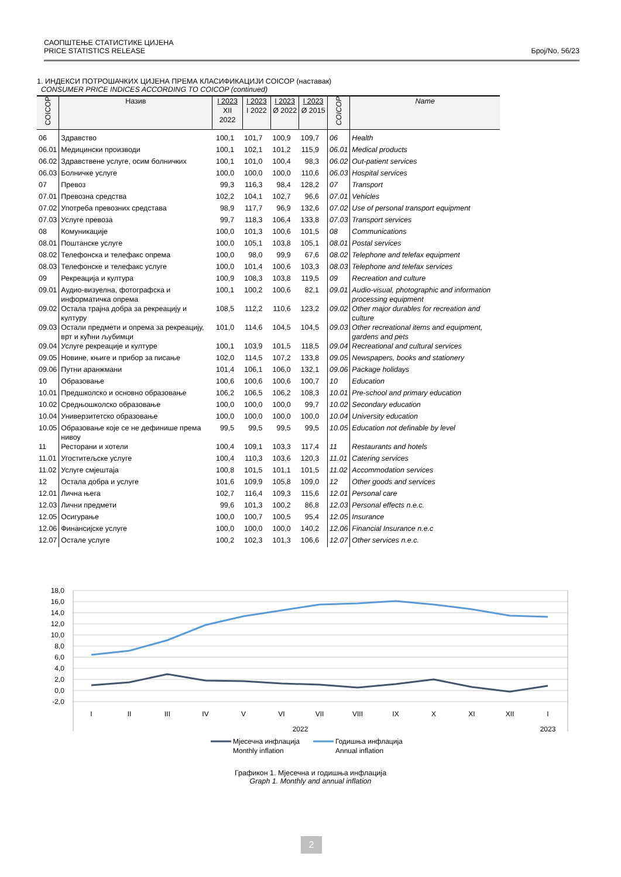САОПШТЕЊЕ СТАТИСТИКЕ ЦИЈЕНА
PRICE STATISTICS RELEASE
Број/No. 56/23
1. ИНДЕКСИ ПОТРОШАЧКИХ ЦИЈЕНА ПРЕМА КЛАСИФИКАЦИЈИ COICOP (наставак)
CONSUMER PRICE INDICES ACCORDING TO COICOP (continued)
| COICOP | Назив | I 2023 XII 2022 | I 2023 I 2022 | I 2023 Ø 2022 | I 2023 Ø 2015 | COICOP | Name |
| --- | --- | --- | --- | --- | --- | --- | --- |
| 06 | Здравство | 100,1 | 101,7 | 100,9 | 109,7 | 06 | Health |
| 06.01 | Медицински производи | 100,1 | 102,1 | 101,2 | 115,9 | 06.01 | Medical products |
| 06.02 | Здравствене услуге, осим болничких | 100,1 | 101,0 | 100,4 | 98,3 | 06.02 | Out-patient services |
| 06.03 | Болничке услуге | 100,0 | 100,0 | 100,0 | 110,6 | 06.03 | Hospital services |
| 07 | Превоз | 99,3 | 116,3 | 98,4 | 128,2 | 07 | Transport |
| 07.01 | Превозна средства | 102,2 | 104,1 | 102,7 | 96,6 | 07.01 | Vehicles |
| 07.02 | Употреба превозних средстава | 98,9 | 117,7 | 96,9 | 132,6 | 07.02 | Use of personal transport equipment |
| 07.03 | Услуге превоза | 99,7 | 118,3 | 106,4 | 133,8 | 07.03 | Transport services |
| 08 | Комуникације | 100,0 | 101,3 | 100,6 | 101,5 | 08 | Communications |
| 08.01 | Поштанске услуге | 100,0 | 105,1 | 103,8 | 105,1 | 08.01 | Postal services |
| 08.02 | Телефонска и телефакс опрема | 100,0 | 98,0 | 99,9 | 67,6 | 08.02 | Telephone and telefax equipment |
| 08.03 | Телефонске и телефакс услуге | 100,0 | 101,4 | 100,6 | 103,3 | 08.03 | Telephone and telefax services |
| 09 | Рекреација и култура | 100,9 | 108,3 | 103,8 | 119,5 | 09 | Recreation and culture |
| 09.01 | Аудио-визуелна, фотографска и информатичка опрема | 100,1 | 100,2 | 100,6 | 82,1 | 09.01 | Audio-visual, photographic and information processing equipment |
| 09.02 | Остала трајна добра за рекреацију и културу | 108,5 | 112,2 | 110,6 | 123,2 | 09.02 | Other major durables for recreation and culture |
| 09.03 | Остали предмети и опрема за рекреацију, врт и кућни љубимци | 101,0 | 114,6 | 104,5 | 104,5 | 09.03 | Other recreational items and equipment, gardens and pets |
| 09.04 | Услуге рекреације и културе | 100,1 | 103,9 | 101,5 | 118,5 | 09.04 | Recreational and cultural services |
| 09.05 | Новине, књиге и прибор за писање | 102,0 | 114,5 | 107,2 | 133,8 | 09.05 | Newspapers, books and stationery |
| 09.06 | Путни аранжмани | 101,4 | 106,1 | 106,0 | 132,1 | 09.06 | Package holidays |
| 10 | Образовање | 100,6 | 100,6 | 100,6 | 100,7 | 10 | Education |
| 10.01 | Предшколско и основно образовање | 106,2 | 106,5 | 106,2 | 108,3 | 10.01 | Pre-school and primary education |
| 10.02 | Средњошколско образовање | 100,0 | 100,0 | 100,0 | 99,7 | 10.02 | Secondary education |
| 10.04 | Универзитетско образовање | 100,0 | 100,0 | 100,0 | 100,0 | 10.04 | University education |
| 10.05 | Образовање које се не дефинише према нивоу | 99,5 | 99,5 | 99,5 | 99,5 | 10.05 | Education not definable by level |
| 11 | Ресторани и хотели | 100,4 | 109,1 | 103,3 | 117,4 | 11 | Restaurants and hotels |
| 11.01 | Угоститељске услуге | 100,4 | 110,3 | 103,6 | 120,3 | 11.01 | Catering services |
| 11.02 | Услуге смјештаја | 100,8 | 101,5 | 101,1 | 101,5 | 11.02 | Accommodation services |
| 12 | Остала добра и услуге | 101,6 | 109,9 | 105,8 | 109,0 | 12 | Other goods and services |
| 12.01 | Лична њега | 102,7 | 116,4 | 109,3 | 115,6 | 12.01 | Personal care |
| 12.03 | Лични предмети | 99,6 | 101,3 | 100,2 | 86,8 | 12.03 | Personal effects n.e.c. |
| 12.05 | Осигурање | 100,0 | 100,7 | 100,5 | 95,4 | 12.05 | Insurance |
| 12.06 | Финансијске услуге | 100,0 | 100,0 | 100,0 | 140,2 | 12.06 | Financial Insurance n.e.c |
| 12.07 | Остале услуге | 100,2 | 102,3 | 101,3 | 106,6 | 12.07 | Other services n.e.c. |
18,0
16,0
14,0
12,0
10,0
8,0
6,0
4,0
2,0
0,0
-2,0
I
II
III
IV
V
VI
VII
VIII
IX
X
XI
XII
I
2022
2023
Мјесечна инфлација
Monthly inflation
Годишња инфлација
Annual inflation
Графикон 1. Мјесечна и годишња инфлација
Graph 1. Monthly and annual inflation
2